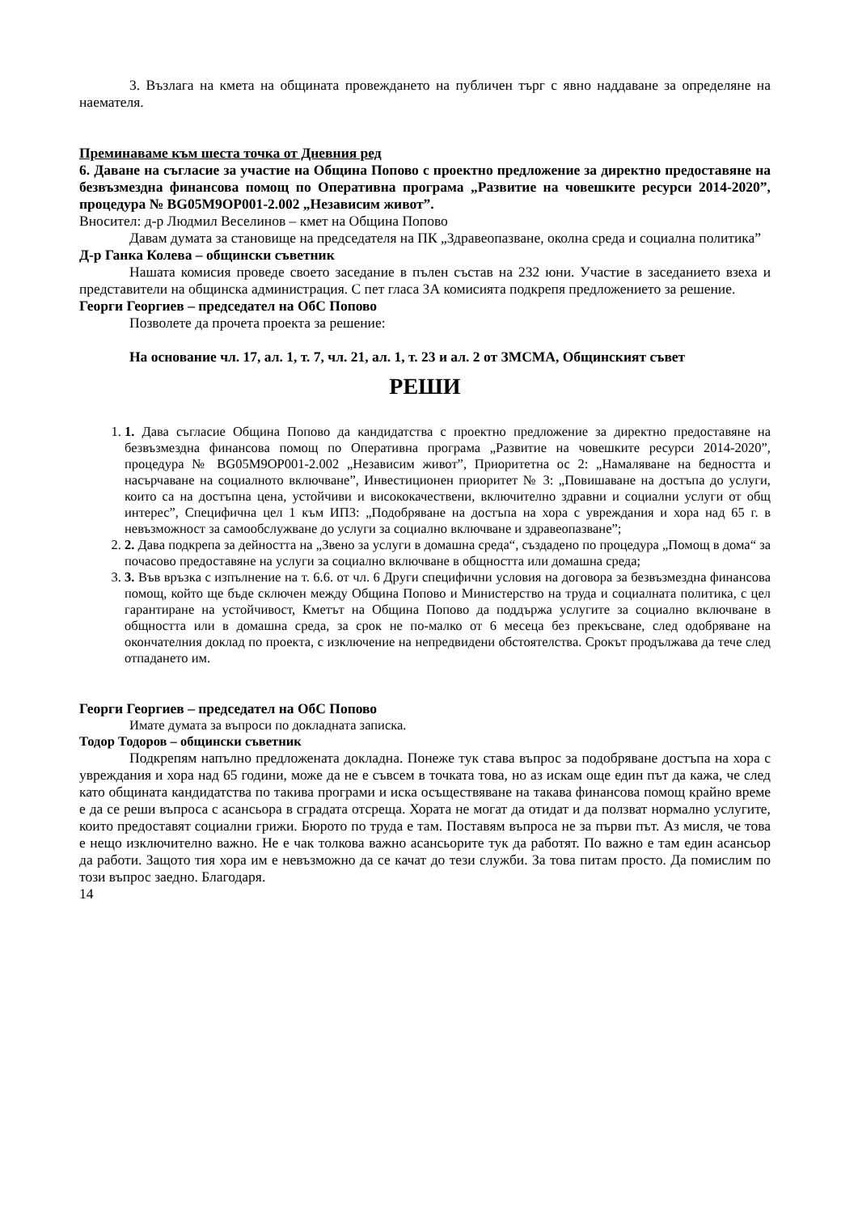3. Възлага на кмета на общината провеждането на публичен търг с явно наддаване за определяне на наемателя.
Преминаваме към шеста точка от Дневния ред
6. Даване на съгласие за участие на Община Попово с проектно предложение за директно предоставяне на безвъзмездна финансова помощ по Оперативна програма „Развитие на човешките ресурси 2014-2020”, процедура № BG05M9OP001-2.002 „Независим живот”.
Вносител: д-р Людмил Веселинов – кмет на Община Попово
Давам думата за становище на председателя на ПК „Здравеопазване, околна среда и социална политика”
Д-р Ганка Колева – общински съветник
Нашата комисия проведе своето заседание в пълен състав на 232 юни. Участие в заседанието взеха и представители на общинска администрация. С пет гласа ЗА комисията подкрепя предложението за решение.
Георги Георгиев – председател на ОбС Попово
Позволете да прочета проекта за решение:
На основание чл. 17, ал. 1, т. 7, чл. 21, ал. 1, т. 23 и ал. 2 от ЗМСМА, Общинският съвет
РЕШИ
1. 1. Дава съгласие Община Попово да кандидатства с проектно предложение за директно предоставяне на безвъзмездна финансова помощ по Оперативна програма „Развитие на човешките ресурси 2014-2020”, процедура № BG05M9OP001-2.002 „Независим живот”, Приоритетна ос 2: „Намаляване на бедността и насърчаване на социалното включване”, Инвестиционен приоритет № 3: „Повишаване на достъпа до услуги, които са на достъпна цена, устойчиви и висококачествени, включително здравни и социални услуги от общ интерес”, Специфична цел 1 към ИП3: „Подобряване на достъпа на хора с увреждания и хора над 65 г. в невъзможност за самообслужване до услуги за социално включване и здравеопазване”;
2. 2. Дава подкрепа за дейността на „Звено за услуги в домашна среда“, създадено по процедура „Помощ в дома“ за почасово предоставяне на услуги за социално включване в общността или домашна среда;
3. 3. Във връзка с изпълнение на т. 6.6. от чл. 6 Други специфични условия на договора за безвъзмездна финансова помощ, който ще бъде сключен между Община Попово и Министерство на труда и социалната политика, с цел гарантиране на устойчивост, Кметът на Община Попово да поддържа услугите за социално включване в общността или в домашна среда, за срок не по-малко от 6 месеца без прекъсване, след одобряване на окончателния доклад по проекта, с изключение на непредвидени обстоятелства. Срокът продължава да тече след отпадането им.
Георги Георгиев – председател на ОбС Попово
Имате думата за въпроси по докладната записка.
Тодор Тодоров – общински съветник
Подкрепям напълно предложената докладна. Понеже тук става въпрос за подобряване достъпа на хора с увреждания и хора над 65 години, може да не е съвсем в точката това, но аз искам още един път да кажа, че след като общината кандидатства по такива програми и иска осъществяване на такава финансова помощ крайно време е да се реши въпроса с асансьора в сградата отсреща. Хората не могат да отидат и да ползват нормално услугите, които предоставят социални грижи. Бюрото по труда е там. Поставям въпроса не за първи път. Аз мисля, че това е нещо изключително важно. Не е чак толкова важно асансьорите тук да работят. По важно е там един асансьор да работи. Защото тия хора им е невъзможно да се качат до тези служби. За това питам просто. Да помислим по този въпрос заедно. Благодаря.
14